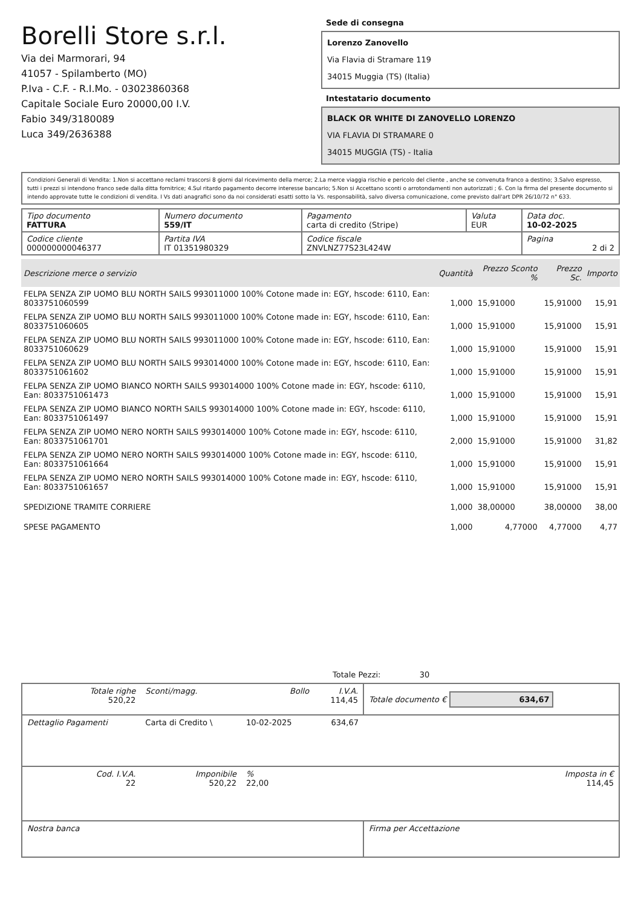Borelli Store s.r.l.
Via dei Marmorari, 94
41057 - Spilamberto (MO)
P.Iva - C.F. - R.I.Mo. - 03023860368
Capitale Sociale Euro 20000,00 I.V.
Fabio 349/3180089
Luca 349/2636388
Sede di consegna
Lorenzo Zanovello
Via Flavia di Stramare 119
34015 Muggia (TS) (Italia)
Intestatario documento
BLACK OR WHITE DI ZANOVELLO LORENZO
VIA FLAVIA DI STRAMARE 0
34015 MUGGIA (TS) - Italia
Condizioni Generali di Vendita: 1.Non si accettano reclami trascorsi 8 giorni dal ricevimento della merce; 2.La merce viaggia rischio e pericolo del cliente , anche se convenuta franco a destino; 3.Salvo espresso, tutti i prezzi si intendono franco sede dalla ditta fornitrice; 4.Sul ritardo pagamento decorre interesse bancario; 5.Non si Accettano sconti o arrotondamenti non autorizzati ; 6. Con la firma del presente documento si intendo approvate tutte le condizioni di vendita. I Vs dati anagrafici sono da noi considerati esatti sotto la Vs. responsabilità, salvo diversa comunicazione, come previsto dall'art DPR 26/10/72 n° 633.
| Tipo documento FATTURA | Numero documento 559/IT | Pagamento carta di credito (Stripe) | Valuta EUR | Data doc. 10-02-2025 |
| Codice cliente 000000000046377 | Partita IVA IT 01351980329 | Codice fiscale ZNVLNZ77S23L424W | | Pagina 2 di 2 |
| Descrizione merce o servizio | Quantità | Prezzo Sconto % | Prezzo Sc. | Importo |
| --- | --- | --- | --- | --- |
| FELPA SENZA ZIP UOMO BLU NORTH SAILS 993011000 100% Cotone made in: EGY, hscode: 6110, Ean: 8033751060599 | 1,000 | 15,91000 | 15,91000 | 15,91 |
| FELPA SENZA ZIP UOMO BLU NORTH SAILS 993011000 100% Cotone made in: EGY, hscode: 6110, Ean: 8033751060605 | 1,000 | 15,91000 | 15,91000 | 15,91 |
| FELPA SENZA ZIP UOMO BLU NORTH SAILS 993011000 100% Cotone made in: EGY, hscode: 6110, Ean: 8033751060629 | 1,000 | 15,91000 | 15,91000 | 15,91 |
| FELPA SENZA ZIP UOMO BLU NORTH SAILS 993014000 100% Cotone made in: EGY, hscode: 6110, Ean: 8033751061602 | 1,000 | 15,91000 | 15,91000 | 15,91 |
| FELPA SENZA ZIP UOMO BIANCO NORTH SAILS 993014000 100% Cotone made in: EGY, hscode: 6110, Ean: 8033751061473 | 1,000 | 15,91000 | 15,91000 | 15,91 |
| FELPA SENZA ZIP UOMO BIANCO NORTH SAILS 993014000 100% Cotone made in: EGY, hscode: 6110, Ean: 8033751061497 | 1,000 | 15,91000 | 15,91000 | 15,91 |
| FELPA SENZA ZIP UOMO NERO NORTH SAILS 993014000 100% Cotone made in: EGY, hscode: 6110, Ean: 8033751061701 | 2,000 | 15,91000 | 15,91000 | 31,82 |
| FELPA SENZA ZIP UOMO NERO NORTH SAILS 993014000 100% Cotone made in: EGY, hscode: 6110, Ean: 8033751061664 | 1,000 | 15,91000 | 15,91000 | 15,91 |
| FELPA SENZA ZIP UOMO NERO NORTH SAILS 993014000 100% Cotone made in: EGY, hscode: 6110, Ean: 8033751061657 | 1,000 | 15,91000 | 15,91000 | 15,91 |
| SPEDIZIONE TRAMITE CORRIERE | 1,000 | 38,00000 | 38,00000 | 38,00 |
| SPESE PAGAMENTO | 1,000 | 4,77000 | 4,77000 | 4,77 |
Totale Pezzi: 30
| Totale righe 520,22 | Sconti/magg. | Bollo | I.V.A. 114,45 | Totale documento € 634,67 |
| Dettaglio Pagamenti | Carta di Credito \ | 10-02-2025 | 634,67 | |
| Cod. I.V.A. 22 | Imponibile 520,22 | % 22,00 | Imposta in € 114,45 | |
| Nostra banca | | | | Firma per Accettazione |